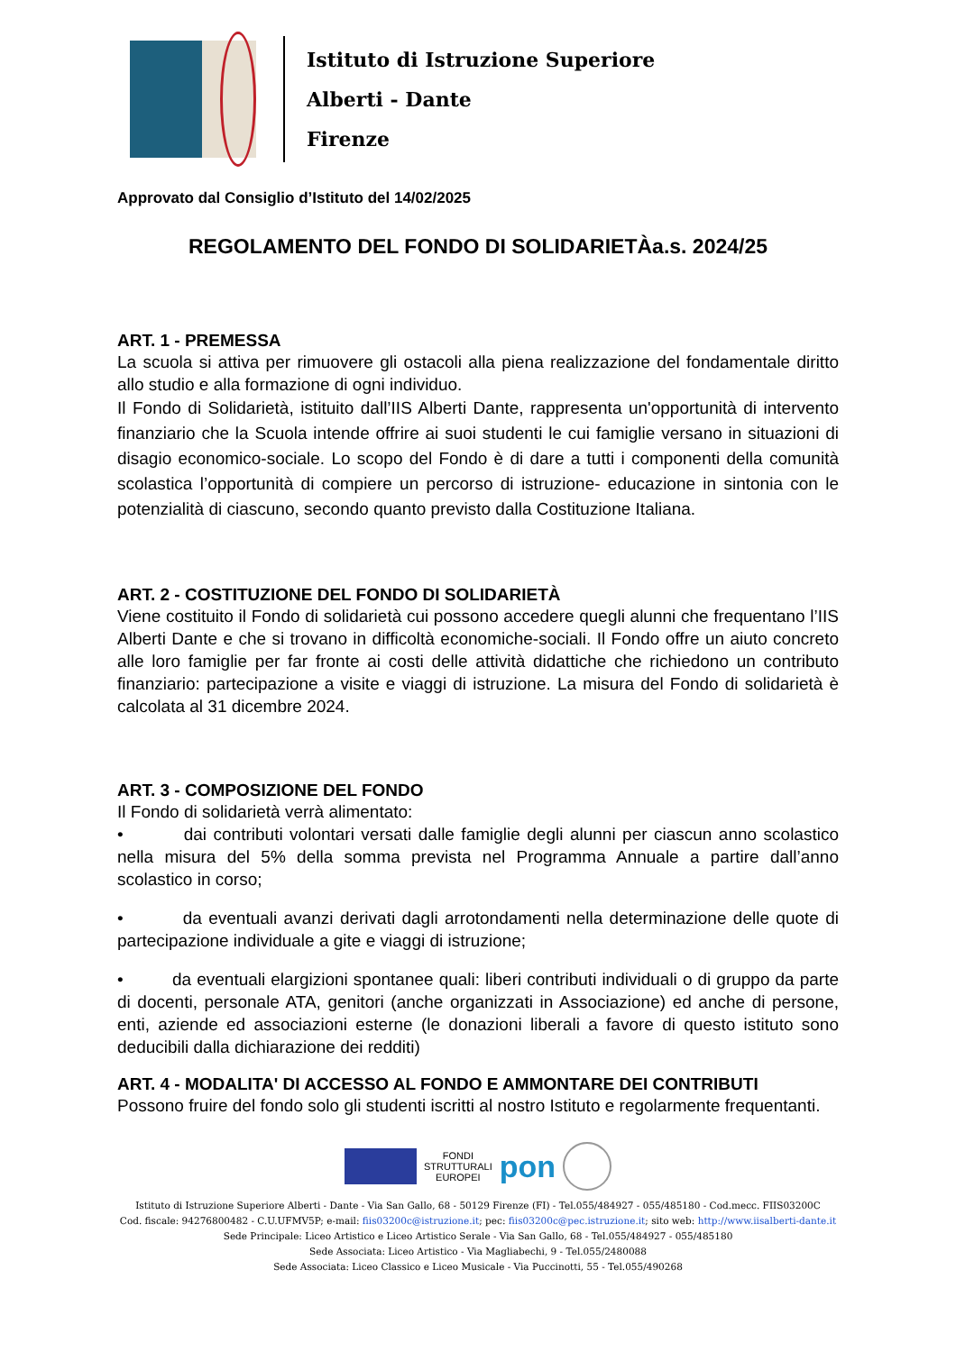Istituto di Istruzione Superiore
Alberti - Dante
Firenze
Approvato dal Consiglio d’Istituto del 14/02/2025
REGOLAMENTO DEL FONDO DI SOLIDARIETÀa.s. 2024/25
ART. 1 - PREMESSA
La scuola si attiva per rimuovere gli ostacoli alla piena realizzazione del fondamentale diritto allo studio e alla formazione di ogni individuo.
Il Fondo di Solidarietà, istituito dall’IIS Alberti Dante, rappresenta un'opportunità di intervento finanziario che la Scuola intende offrire ai suoi studenti le cui famiglie versano in situazioni di disagio economico-sociale. Lo scopo del Fondo è di dare a tutti i componenti della comunità scolastica l’opportunità di compiere un percorso di istruzione- educazione in sintonia con le potenzialità di ciascuno, secondo quanto previsto dalla Costituzione Italiana.
ART. 2 - COSTITUZIONE DEL FONDO DI SOLIDARIETÀ
Viene costituito il Fondo di solidarietà cui possono accedere quegli alunni che frequentano l’IIS Alberti Dante e che si trovano in difficoltà economiche-sociali. Il Fondo offre un aiuto concreto alle loro famiglie per far fronte ai costi delle attività didattiche che richiedono un contributo finanziario: partecipazione a visite e viaggi di istruzione. La misura del Fondo di solidarietà è calcolata al 31 dicembre 2024.
ART. 3 - COMPOSIZIONE DEL FONDO
Il Fondo di solidarietà verrà alimentato:
• dai contributi volontari versati dalle famiglie degli alunni per ciascun anno scolastico nella misura del 5% della somma prevista nel Programma Annuale a partire dall’anno scolastico in corso;
• da eventuali avanzi derivati dagli arrotondamenti nella determinazione delle quote di partecipazione individuale a gite e viaggi di istruzione;
• da eventuali elargizioni spontanee quali: liberi contributi individuali o di gruppo da parte di docenti, personale ATA, genitori (anche organizzati in Associazione) ed anche di persone, enti, aziende ed associazioni esterne (le donazioni liberali a favore di questo istituto sono deducibili dalla dichiarazione dei redditi)
ART. 4 - MODALITA' DI ACCESSO AL FONDO E AMMONTARE DEI CONTRIBUTI
Possono fruire del fondo solo gli studenti iscritti al nostro Istituto e regolarmente frequentanti.
FONDI
STRUTTURALI
EUROPEI pon
Istituto di Istruzione Superiore Alberti - Dante - Via San Gallo, 68 - 50129 Firenze (FI) - Tel.055/484927 - 055/485180 - Cod.mecc. FIIS03200C
Cod. fiscale: 94276800482 - C.U.UFMV5P; e-mail: fiis03200c@istruzione.it; pec: fiis03200c@pec.istruzione.it; sito web: http://www.iisalberti-dante.it
Sede Principale: Liceo Artistico e Liceo Artistico Serale - Via San Gallo, 68 - Tel.055/484927 - 055/485180
Sede Associata: Liceo Artistico - Via Magliabechi, 9 - Tel.055/2480088
Sede Associata: Liceo Classico e Liceo Musicale - Via Puccinotti, 55 - Tel.055/490268